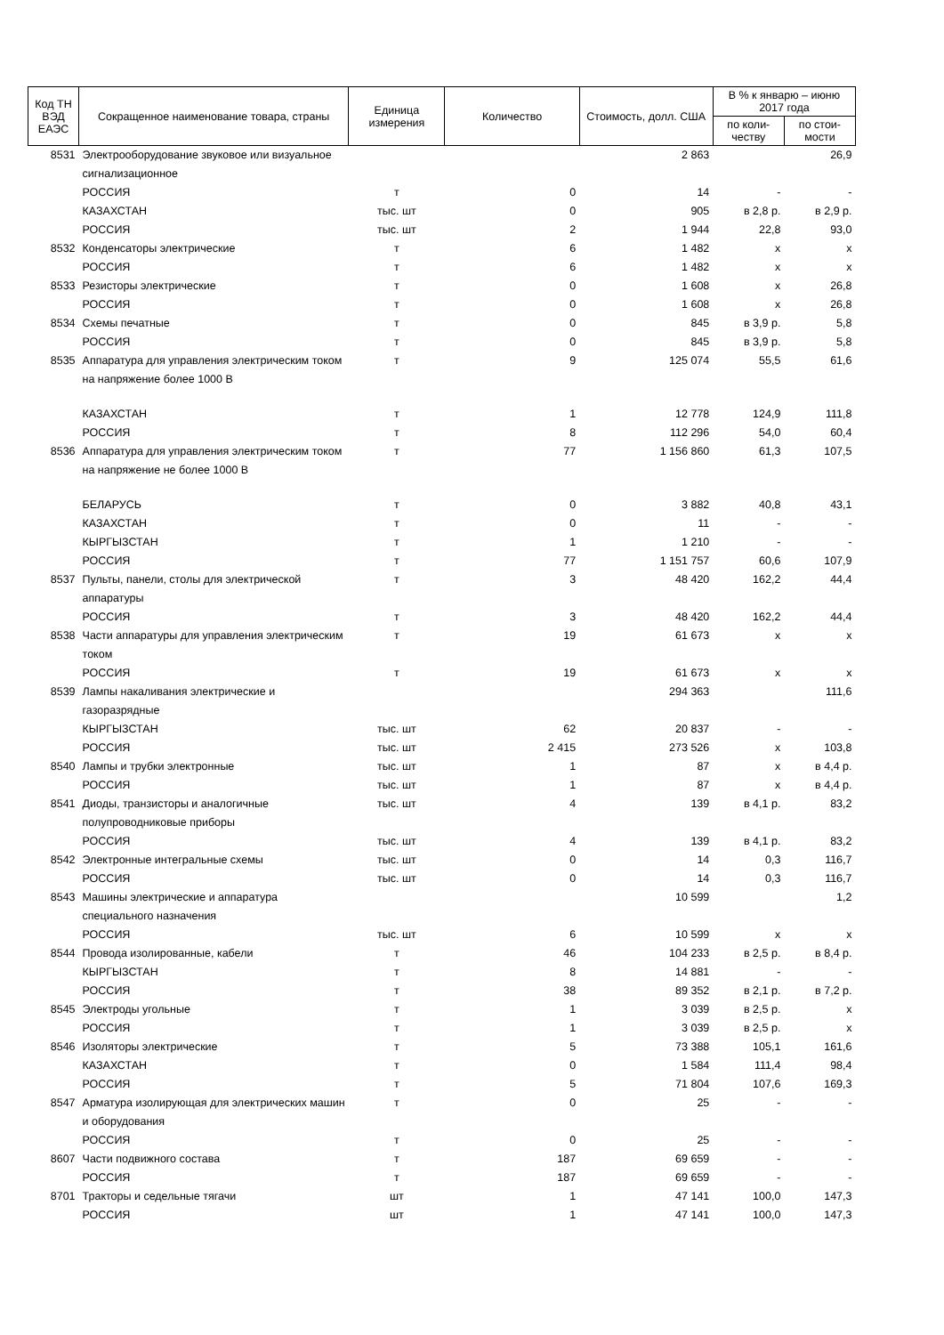| Код ТН ВЭД ЕАЭС | Сокращенное наименование товара, страны | Единица измерения | Количество | Стоимость, долл. США | В % к январю – июню 2017 года | |
| --- | --- | --- | --- | --- | --- | --- |
| | | | | | по коли-честву | по стои-мости |
| 8531 | Электрооборудование звуковое или визуальное сигнализационное | | | 2 863 | | 26,9 |
| | РОССИЯ | т | 0 | 14 | - | - |
| | КАЗАХСТАН | тыс. шт | 0 | 905 | в 2,8 р. | в 2,9 р. |
| | РОССИЯ | тыс. шт | 2 | 1 944 | 22,8 | 93,0 |
| 8532 | Конденсаторы электрические | т | 6 | 1 482 | х | х |
| | РОССИЯ | т | 6 | 1 482 | х | х |
| 8533 | Резисторы электрические | т | 0 | 1 608 | х | 26,8 |
| | РОССИЯ | т | 0 | 1 608 | х | 26,8 |
| 8534 | Схемы печатные | т | 0 | 845 | в 3,9 р. | 5,8 |
| | РОССИЯ | т | 0 | 845 | в 3,9 р. | 5,8 |
| 8535 | Аппаратура для управления электрическим током на напряжение более 1000 В | т | 9 | 125 074 | 55,5 | 61,6 |
| | КАЗАХСТАН | т | 1 | 12 778 | 124,9 | 111,8 |
| | РОССИЯ | т | 8 | 112 296 | 54,0 | 60,4 |
| 8536 | Аппаратура для управления электрическим током на напряжение не более 1000 В | т | 77 | 1 156 860 | 61,3 | 107,5 |
| | БЕЛАРУСЬ | т | 0 | 3 882 | 40,8 | 43,1 |
| | КАЗАХСТАН | т | 0 | 11 | - | - |
| | КЫРГЫЗСТАН | т | 1 | 1 210 | - | - |
| | РОССИЯ | т | 77 | 1 151 757 | 60,6 | 107,9 |
| 8537 | Пульты, панели, столы для электрической аппаратуры | т | 3 | 48 420 | 162,2 | 44,4 |
| | РОССИЯ | т | 3 | 48 420 | 162,2 | 44,4 |
| 8538 | Части аппаратуры для управления электрическим током | т | 19 | 61 673 | х | х |
| | РОССИЯ | т | 19 | 61 673 | х | х |
| 8539 | Лампы накаливания электрические и газоразрядные | | | 294 363 | | 111,6 |
| | КЫРГЫЗСТАН | тыс. шт | 62 | 20 837 | - | - |
| | РОССИЯ | тыс. шт | 2 415 | 273 526 | х | 103,8 |
| 8540 | Лампы и трубки электронные | тыс. шт | 1 | 87 | х | в 4,4 р. |
| | РОССИЯ | тыс. шт | 1 | 87 | х | в 4,4 р. |
| 8541 | Диоды, транзисторы и аналогичные полупроводниковые приборы | тыс. шт | 4 | 139 | в 4,1 р. | 83,2 |
| | РОССИЯ | тыс. шт | 4 | 139 | в 4,1 р. | 83,2 |
| 8542 | Электронные интегральные схемы | тыс. шт | 0 | 14 | 0,3 | 116,7 |
| | РОССИЯ | тыс. шт | 0 | 14 | 0,3 | 116,7 |
| 8543 | Машины электрические и аппаратура специального назначения | | | 10 599 | | 1,2 |
| | РОССИЯ | тыс. шт | 6 | 10 599 | х | х |
| 8544 | Провода изолированные, кабели | т | 46 | 104 233 | в 2,5 р. | в 8,4 р. |
| | КЫРГЫЗСТАН | т | 8 | 14 881 | - | - |
| | РОССИЯ | т | 38 | 89 352 | в 2,1 р. | в 7,2 р. |
| 8545 | Электроды угольные | т | 1 | 3 039 | в 2,5 р. | х |
| | РОССИЯ | т | 1 | 3 039 | в 2,5 р. | х |
| 8546 | Изоляторы электрические | т | 5 | 73 388 | 105,1 | 161,6 |
| | КАЗАХСТАН | т | 0 | 1 584 | 111,4 | 98,4 |
| | РОССИЯ | т | 5 | 71 804 | 107,6 | 169,3 |
| 8547 | Арматура изолирующая для электрических машин и оборудования | т | 0 | 25 | - | - |
| | РОССИЯ | т | 0 | 25 | - | - |
| 8607 | Части подвижного состава | т | 187 | 69 659 | - | - |
| | РОССИЯ | т | 187 | 69 659 | - | - |
| 8701 | Тракторы и седельные тягачи | шт | 1 | 47 141 | 100,0 | 147,3 |
| | РОССИЯ | шт | 1 | 47 141 | 100,0 | 147,3 |